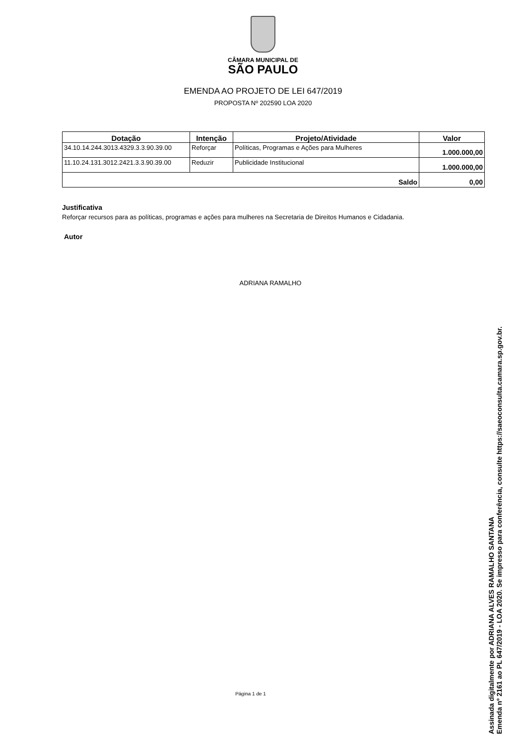CÂMARA MUNICIPAL DE
SÃO PAULO
EMENDA AO PROJETO DE LEI 647/2019
PROPOSTA Nº 202590 LOA 2020
| Dotação | Intenção | Projeto/Atividade | Valor |
| --- | --- | --- | --- |
| 34.10.14.244.3013.4329.3.3.90.39.00 | Reforçar | Políticas, Programas e Ações para Mulheres | 1.000.000,00 |
| 11.10.24.131.3012.2421.3.3.90.39.00 | Reduzir | Publicidade Institucional | 1.000.000,00 |
| Saldo | | | 0,00 |
Justificativa
Reforçar recursos para as políticas, programas e ações para mulheres na Secretaria de Direitos Humanos e Cidadania.
Autor
ADRIANA RAMALHO
Página 1 de 1
Assinada digitalmente por ADRIANA ALVES RAMALHO SANTANA
Emenda nº 2161 ao PL 647/2019 - LOA 2020. Se impresso para conferência, consulte https://saeoconsulta.camara.sp.gov.br.